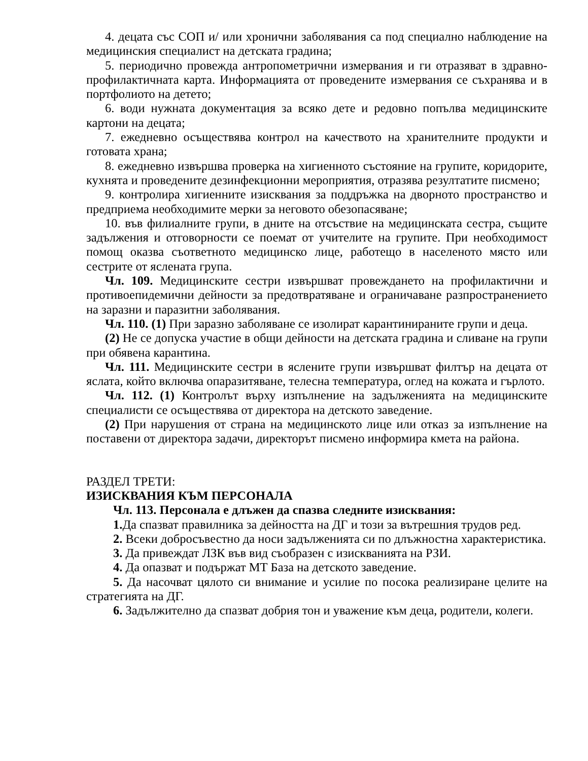4. децата със СОП и/ или хронични заболявания са под специално наблюдение на медицинския специалист на детската градина;
5. периодично провежда антропометрични измервания и ги отразяват в здравно-профилактичната карта. Информацията от проведените измервания се съхранява и в портфолиото на детето;
6. води нужната документация за всяко дете и редовно попълва медицинските картони на децата;
7. ежедневно осъществява контрол на качеството на хранителните продукти и готовата храна;
8. ежедневно извършва проверка на хигиенното състояние на групите, коридорите, кухнята и проведените дезинфекционни мероприятия, отразява резултатите писмено;
9. контролира хигиенните изисквания за поддръжка на дворното пространство и предприема необходимите мерки за неговото обезопасяване;
10. във филиалните групи, в дните на отсъствие на медицинската сестра, същите задължения и отговорности се поемат от учителите на групите. При необходимост помощ оказва съответното медицинско лице, работещо в населеното място или сестрите от яслената група.
Чл. 109. Медицинските сестри извършват провеждането на профилактични и противоепидемични дейности за предотвратяване и ограничаване разпространението на заразни и паразитни заболявания.
Чл. 110. (1) При заразно заболяване се изолират карантинираните групи и деца.
(2) Не се допуска участие в общи дейности на детската градина и сливане на групи при обявена карантина.
Чл. 111. Медицинските сестри в ясле­ните групи извършват филтър на децата от яслата, който включва опаразитяване, телесна температура, оглед на кожата и гърлото.
Чл. 112. (1) Контролът върху изпълнение на задълженията на медицинските специалисти се осъществява от директора на детското заведение.
(2) При нарушения от страна на медицинското лице или отказ за изпълнение на поставени от директора задачи, директорът писмено информира кмета на района.
РАЗДЕЛ ТРЕТИ:
ИЗИСКВАНИЯ КЪМ ПЕРСОНАЛА
Чл. 113. Персонала е длъжен да спазва следните изисквания:
1. Да спазват правилника за дейността на ДГ и този за вътрешния трудов ред.
2. Всеки добросъвестно да носи задълженията си по длъжностна характеристика.
3. Да привеждат ЛЗК във вид съобразен с изискванията на РЗИ.
4. Да опазват и подържат МТ База на детското заведение.
5. Да насочват цялото си внимание и усилие по посока реализиране целите на стратегията на ДГ.
6. Задължително да спазват добрия тон и уважение към деца, родители, колеги.